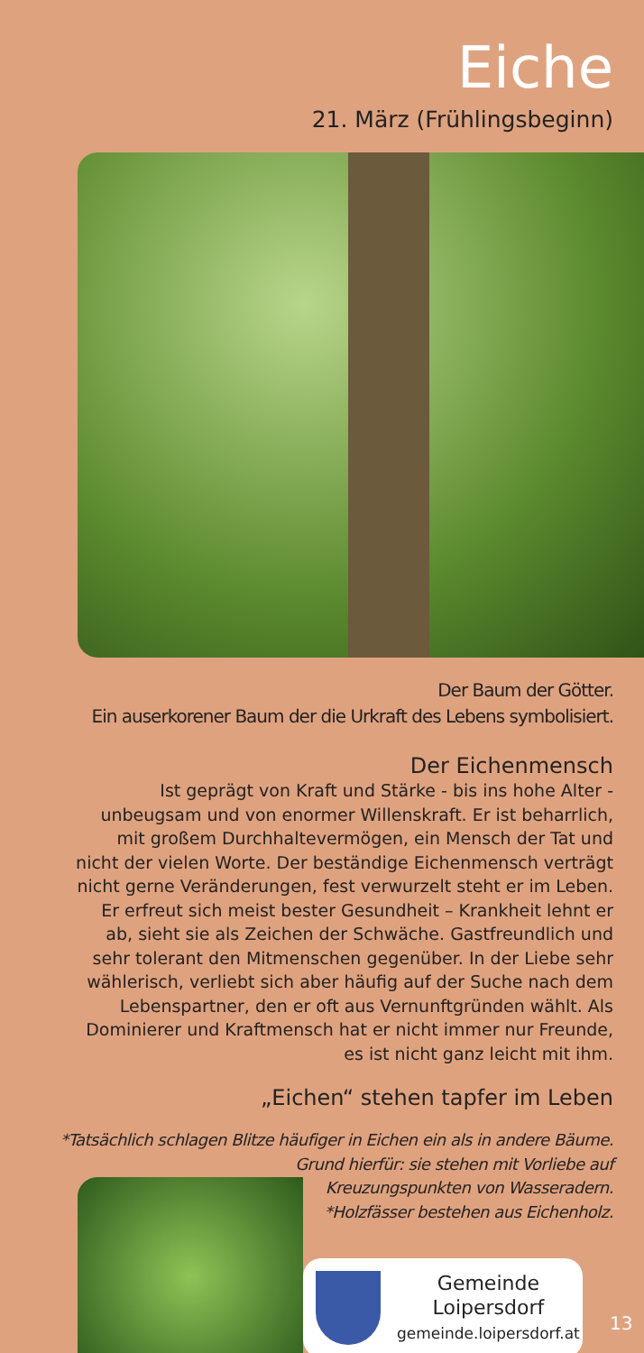Eiche
21. März (Frühlingsbeginn)
Der Baum der Götter.
Ein auserkorener Baum der die Urkraft des Lebens symbolisiert.
Der Eichenmensch
Ist geprägt von Kraft und Stärke - bis ins hohe Alter - unbeugsam und von enormer Willenskraft. Er ist beharrlich, mit großem Durchhaltevermögen, ein Mensch der Tat und nicht der vielen Worte. Der beständige Eichenmensch verträgt nicht gerne Veränderungen, fest verwurzelt steht er im Leben. Er erfreut sich meist bester Gesundheit – Krankheit lehnt er ab, sieht sie als Zeichen der Schwäche. Gastfreundlich und sehr tolerant den Mitmenschen gegenüber. In der Liebe sehr wählerisch, verliebt sich aber häufig auf der Suche nach dem Lebenspartner, den er oft aus Vernunftgründen wählt. Als Dominierer und Kraftmensch hat er nicht immer nur Freunde, es ist nicht ganz leicht mit ihm.
„Eichen“ stehen tapfer im Leben
*Tatsächlich schlagen Blitze häufiger in Eichen ein als in andere Bäume.
Grund hierfür: sie stehen mit Vorliebe auf
Kreuzungspunkten von Wasseradern.
*Holzfässer bestehen aus Eichenholz.
Gemeinde
Loipersdorf
gemeinde.loipersdorf.at
13